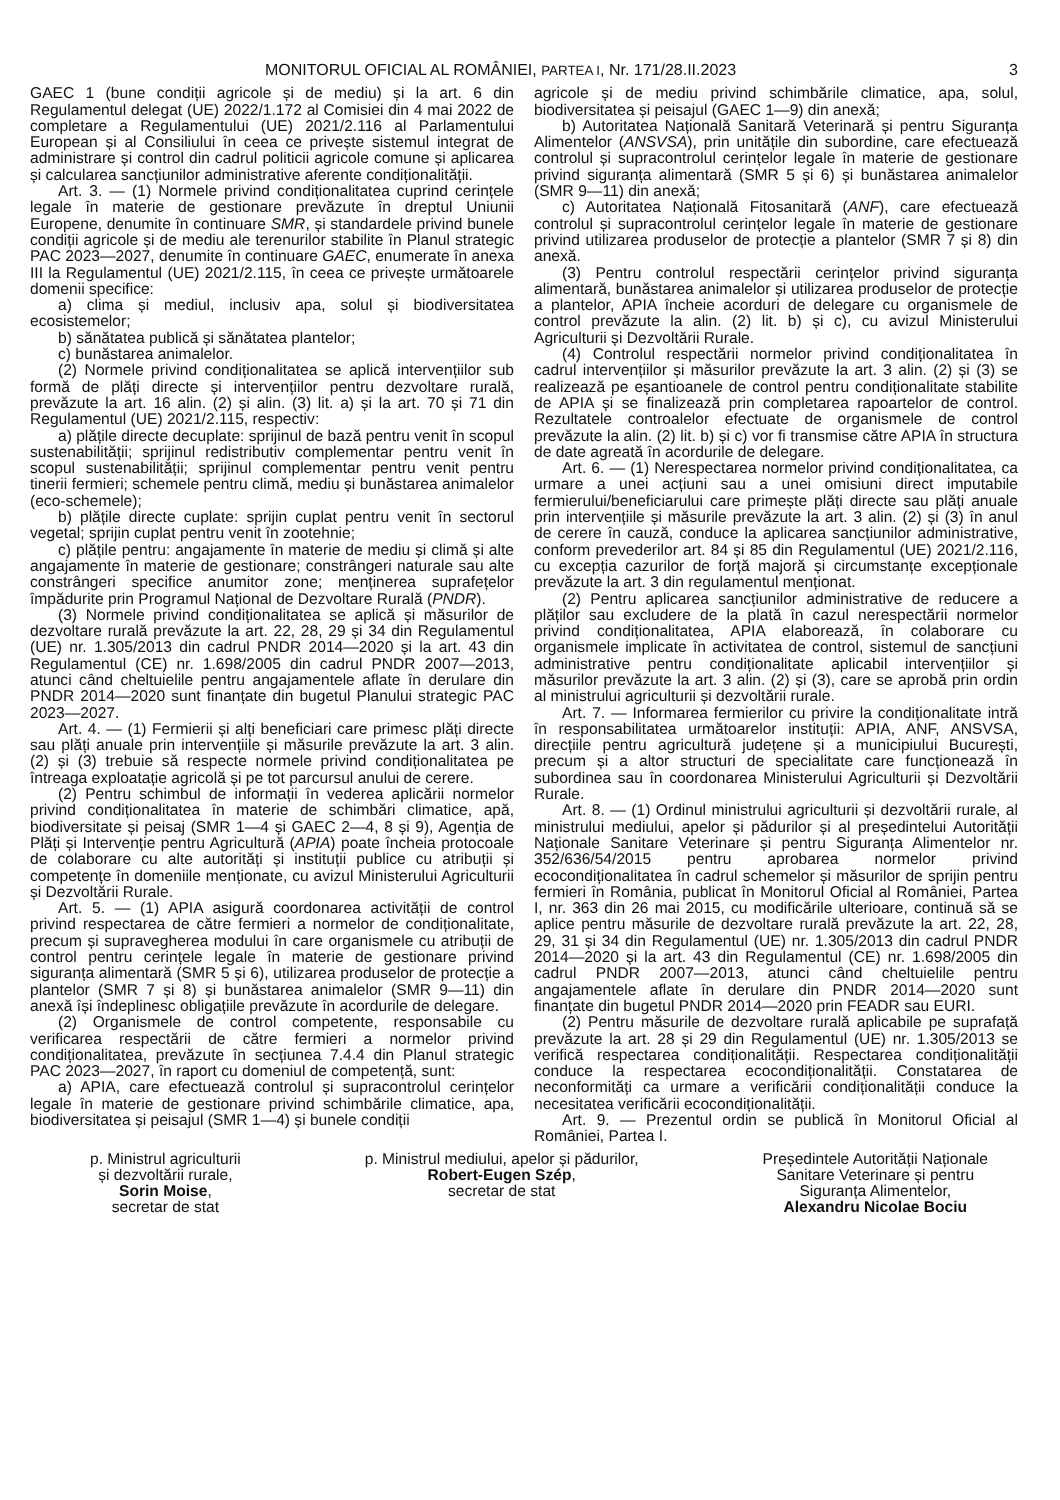MONITORUL OFICIAL AL ROMÂNIEI, PARTEA I, Nr. 171/28.II.2023 3
GAEC 1 (bune condiții agricole și de mediu) și la art. 6 din Regulamentul delegat (UE) 2022/1.172 al Comisiei din 4 mai 2022 de completare a Regulamentului (UE) 2021/2.116 al Parlamentului European și al Consiliului în ceea ce privește sistemul integrat de administrare și control din cadrul politicii agricole comune și aplicarea și calcularea sancțiunilor administrative aferente condiționalității.
Art. 3. — (1) Normele privind condiționalitatea cuprind cerințele legale în materie de gestionare prevăzute în dreptul Uniunii Europene, denumite în continuare SMR, și standardele privind bunele condiții agricole și de mediu ale terenurilor stabilite în Planul strategic PAC 2023—2027, denumite în continuare GAEC, enumerate în anexa III la Regulamentul (UE) 2021/2.115, în ceea ce privește următoarele domenii specifice:
a) clima și mediul, inclusiv apa, solul și biodiversitatea ecosistemelor;
b) sănătatea publică și sănătatea plantelor;
c) bunăstarea animalelor.
(2) Normele privind condiționalitatea se aplică intervențiilor sub formă de plăți directe și intervențiilor pentru dezvoltare rurală, prevăzute la art. 16 alin. (2) și alin. (3) lit. a) și la art. 70 și 71 din Regulamentul (UE) 2021/2.115, respectiv:
a) plățile directe decuplate: sprijinul de bază pentru venit în scopul sustenabilității; sprijinul redistributiv complementar pentru venit în scopul sustenabilității; sprijinul complementar pentru venit pentru tinerii fermieri; schemele pentru climă, mediu și bunăstarea animalelor (eco-schemele);
b) plățile directe cuplate: sprijin cuplat pentru venit în sectorul vegetal; sprijin cuplat pentru venit în zootehnie;
c) plățile pentru: angajamente în materie de mediu și climă și alte angajamente în materie de gestionare; constrângeri naturale sau alte constrângeri specifice anumitor zone; menținerea suprafețelor împădurite prin Programul Național de Dezvoltare Rurală (PNDR).
(3) Normele privind condiționalitatea se aplică și măsurilor de dezvoltare rurală prevăzute la art. 22, 28, 29 și 34 din Regulamentul (UE) nr. 1.305/2013 din cadrul PNDR 2014—2020 și la art. 43 din Regulamentul (CE) nr. 1.698/2005 din cadrul PNDR 2007—2013, atunci când cheltuielile pentru angajamentele aflate în derulare din PNDR 2014—2020 sunt finanțate din bugetul Planului strategic PAC 2023—2027.
Art. 4. — (1) Fermierii și alți beneficiari care primesc plăți directe sau plăți anuale prin intervențiile și măsurile prevăzute la art. 3 alin. (2) și (3) trebuie să respecte normele privind condiționalitatea pe întreaga exploatație agricolă și pe tot parcursul anului de cerere.
(2) Pentru schimbul de informații în vederea aplicării normelor privind condiționalitatea în materie de schimbări climatice, apă, biodiversitate și peisaj (SMR 1—4 și GAEC 2—4, 8 și 9), Agenția de Plăți și Intervenție pentru Agricultură (APIA) poate încheia protocoale de colaborare cu alte autorități și instituții publice cu atribuții și competențe în domeniile menționate, cu avizul Ministerului Agriculturii și Dezvoltării Rurale.
Art. 5. — (1) APIA asigură coordonarea activității de control privind respectarea de către fermieri a normelor de condiționalitate, precum și supravegherea modului în care organismele cu atribuții de control pentru cerințele legale în materie de gestionare privind siguranța alimentară (SMR 5 și 6), utilizarea produselor de protecție a plantelor (SMR 7 și 8) și bunăstarea animalelor (SMR 9—11) din anexă își îndeplinesc obligațiile prevăzute în acordurile de delegare.
(2) Organismele de control competente, responsabile cu verificarea respectării de către fermieri a normelor privind condiționalitatea, prevăzute în secțiunea 7.4.4 din Planul strategic PAC 2023—2027, în raport cu domeniul de competență, sunt:
a) APIA, care efectuează controlul și supracontrolul cerințelor legale în materie de gestionare privind schimbările climatice, apa, biodiversitatea și peisajul (SMR 1—4) și bunele condiții
agricole și de mediu privind schimbările climatice, apa, solul, biodiversitatea și peisajul (GAEC 1—9) din anexă;
b) Autoritatea Națională Sanitară Veterinară și pentru Siguranța Alimentelor (ANSVSA), prin unitățile din subordine, care efectuează controlul și supracontrolul cerințelor legale în materie de gestionare privind siguranța alimentară (SMR 5 și 6) și bunăstarea animalelor (SMR 9—11) din anexă;
c) Autoritatea Națională Fitosanitară (ANF), care efectuează controlul și supracontrolul cerințelor legale în materie de gestionare privind utilizarea produselor de protecție a plantelor (SMR 7 și 8) din anexă.
(3) Pentru controlul respectării cerințelor privind siguranța alimentară, bunăstarea animalelor și utilizarea produselor de protecție a plantelor, APIA încheie acorduri de delegare cu organismele de control prevăzute la alin. (2) lit. b) și c), cu avizul Ministerului Agriculturii și Dezvoltării Rurale.
(4) Controlul respectării normelor privind condiționalitatea în cadrul intervențiilor și măsurilor prevăzute la art. 3 alin. (2) și (3) se realizează pe eșantioanele de control pentru condiționalitate stabilite de APIA și se finalizează prin completarea rapoartelor de control. Rezultatele controalelor efectuate de organismele de control prevăzute la alin. (2) lit. b) și c) vor fi transmise către APIA în structura de date agreată în acordurile de delegare.
Art. 6. — (1) Nerespectarea normelor privind condiționalitatea, ca urmare a unei acțiuni sau a unei omisiuni direct imputabile fermierului/beneficiarului care primește plăți directe sau plăți anuale prin intervențiile și măsurile prevăzute la art. 3 alin. (2) și (3) în anul de cerere în cauză, conduce la aplicarea sancțiunilor administrative, conform prevederilor art. 84 și 85 din Regulamentul (UE) 2021/2.116, cu excepția cazurilor de forță majoră și circumstanțe excepționale prevăzute la art. 3 din regulamentul menționat.
(2) Pentru aplicarea sancțiunilor administrative de reducere a plăților sau excludere de la plată în cazul nerespectării normelor privind condiționalitatea, APIA elaborează, în colaborare cu organismele implicate în activitatea de control, sistemul de sancțiuni administrative pentru condiționalitate aplicabil intervențiilor și măsurilor prevăzute la art. 3 alin. (2) și (3), care se aprobă prin ordin al ministrului agriculturii și dezvoltării rurale.
Art. 7. — Informarea fermierilor cu privire la condiționalitate intră în responsabilitatea următoarelor instituții: APIA, ANF, ANSVSA, direcțiile pentru agricultură județene și a municipiului București, precum și a altor structuri de specialitate care funcționează în subordinea sau în coordonarea Ministerului Agriculturii și Dezvoltării Rurale.
Art. 8. — (1) Ordinul ministrului agriculturii și dezvoltării rurale, al ministrului mediului, apelor și pădurilor și al președintelui Autorității Naționale Sanitare Veterinare și pentru Siguranța Alimentelor nr. 352/636/54/2015 pentru aprobarea normelor privind ecocondiționalitatea în cadrul schemelor și măsurilor de sprijin pentru fermieri în România, publicat în Monitorul Oficial al României, Partea I, nr. 363 din 26 mai 2015, cu modificările ulterioare, continuă să se aplice pentru măsurile de dezvoltare rurală prevăzute la art. 22, 28, 29, 31 și 34 din Regulamentul (UE) nr. 1.305/2013 din cadrul PNDR 2014—2020 și la art. 43 din Regulamentul (CE) nr. 1.698/2005 din cadrul PNDR 2007—2013, atunci când cheltuielile pentru angajamentele aflate în derulare din PNDR 2014—2020 sunt finanțate din bugetul PNDR 2014—2020 prin FEADR sau EURI.
(2) Pentru măsurile de dezvoltare rurală aplicabile pe suprafață prevăzute la art. 28 și 29 din Regulamentul (UE) nr. 1.305/2013 se verifică respectarea condiționalității. Respectarea condiționalității conduce la respectarea ecocondiționalității. Constatarea de neconformități ca urmare a verificării condiționalității conduce la necesitatea verificării ecocondiționalității.
Art. 9. — Prezentul ordin se publică în Monitorul Oficial al României, Partea I.
p. Ministrul agriculturii
și dezvoltării rurale,
Sorin Moise,
secretar de stat
p. Ministrul mediului, apelor și pădurilor,
Robert-Eugen Szép,
secretar de stat
Președintele Autorității Naționale
Sanitare Veterinare și pentru
Siguranța Alimentelor,
Alexandru Nicolae Bociu